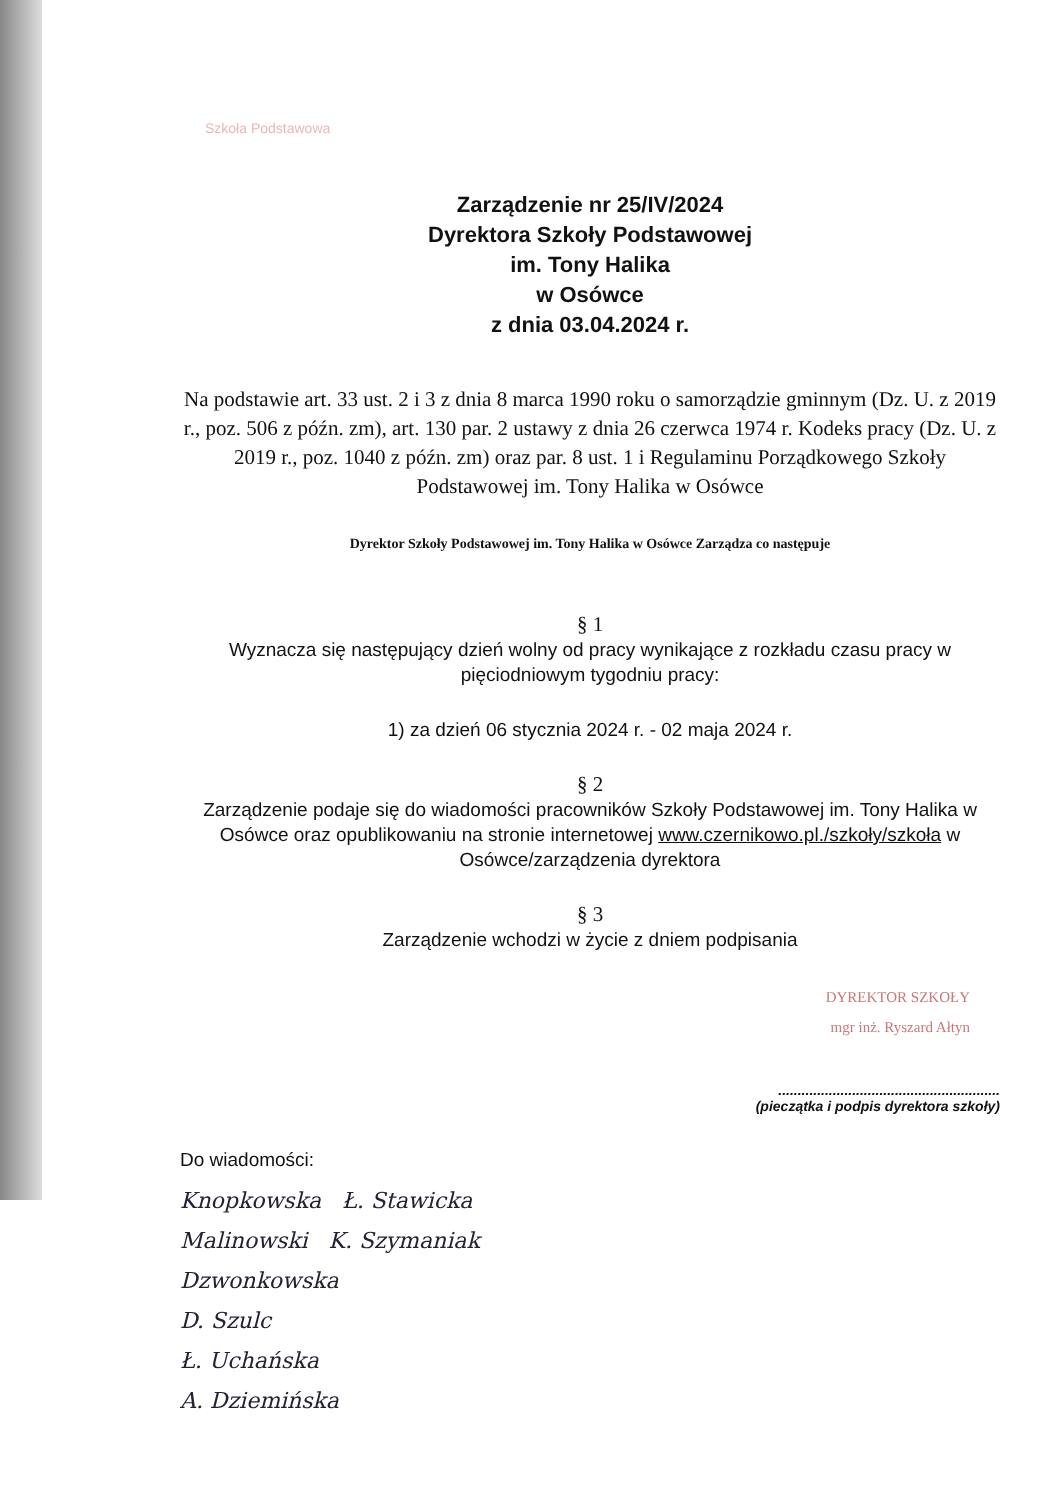Szkoła Podstawowa
Zarządzenie nr 25/IV/2024
Dyrektora Szkoły Podstawowej
im. Tony Halika
w Osówce
z dnia 03.04.2024 r.
Na podstawie art. 33 ust. 2 i 3 z dnia 8 marca 1990 roku o samorządzie gminnym (Dz. U. z 2019 r., poz. 506 z późn. zm), art. 130 par. 2 ustawy z dnia 26 czerwca 1974 r. Kodeks pracy (Dz. U. z 2019 r., poz. 1040 z późn. zm) oraz par. 8 ust. 1 i Regulaminu Porządkowego Szkoły Podstawowej im. Tony Halika w Osówce
Dyrektor Szkoły Podstawowej im. Tony Halika w Osówce Zarządza co następuje
§ 1
Wyznacza się następujący dzień wolny od pracy wynikające z rozkładu czasu pracy w pięciodniowym tygodniu pracy:
1) za dzień 06 stycznia 2024 r. - 02 maja 2024 r.
§ 2
Zarządzenie podaje się do wiadomości pracowników Szkoły Podstawowej im. Tony Halika w Osówce oraz opublikowaniu na stronie internetowej www.czernikowo.pl./szkoły/szkoła w Osówce/zarządzenia dyrektora
§ 3
Zarządzenie wchodzi w życie z dniem podpisania
DYREKTOR SZKOŁY
mgr inż. Ryszard Ałtyn
.........................................................
(pieczątka i podpis dyrektora szkoły)
Do wiadomości:
Knopkowska Ł. Stawicka
Malinowski K. Szymaniak
Dzwonkowska
D. Szulc
Ł. Uchańska
A. Dziemińska